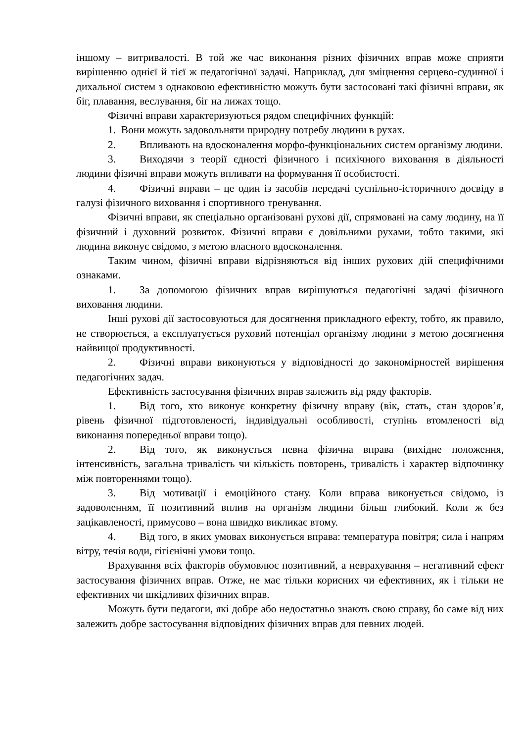іншому – витривалості. В той же час виконання різних фізичних вправ може сприяти вирішенню однієї й тієї ж педагогічної задачі. Наприклад, для зміцнення серцево-судинної і дихальної систем з однаковою ефективністю можуть бути застосовані такі фізичні вправи, як біг, плавання, веслування, біг на лижах тощо.
Фізичні вправи характеризуються рядом специфічних функцій:
1. Вони можуть задовольняти природну потребу людини в рухах.
2. Впливають на вдосконалення морфо-функціональних систем організму людини.
3. Виходячи з теорії єдності фізичного і психічного виховання в діяльності людини фізичні вправи можуть впливати на формування її особистості.
4. Фізичні вправи – це один із засобів передачі суспільно-історичного досвіду в галузі фізичного виховання і спортивного тренування.
Фізичні вправи, як спеціально організовані рухові дії, спрямовані на саму людину, на її фізичний і духовний розвиток. Фізичні вправи є довільними рухами, тобто такими, які людина виконує свідомо, з метою власного вдосконалення.
Таким чином, фізичні вправи відрізняються від інших рухових дій специфічними ознаками.
1. За допомогою фізичних вправ вирішуються педагогічні задачі фізичного виховання людини.
Інші рухові дії застосовуються для досягнення прикладного ефекту, тобто, як правило, не створюється, а експлуатується руховий потенціал організму людини з метою досягнення найвищої продуктивності.
2. Фізичні вправи виконуються у відповідності до закономірностей вирішення педагогічних задач.
Ефективність застосування фізичних вправ залежить від ряду факторів.
1. Від того, хто виконує конкретну фізичну вправу (вік, стать, стан здоров’я, рівень фізичної підготовленості, індивідуальні особливості, ступінь втомленості від виконання попередньої вправи тощо).
2. Від того, як виконується певна фізична вправа (вихідне положення, інтенсивність, загальна тривалість чи кількість повторень, тривалість і характер відпочинку між повтореннями тощо).
3. Від мотивації і емоційного стану. Коли вправа виконується свідомо, із задоволенням, її позитивний вплив на організм людини більш глибокий. Коли ж без зацікавленості, примусово – вона швидко викликає втому.
4. Від того, в яких умовах виконується вправа: температура повітря; сила і напрям вітру, течія води, гігієнічні умови тощо.
Врахування всіх факторів обумовлює позитивний, а неврахування – негативний ефект застосування фізичних вправ. Отже, не має тільки корисних чи ефективних, як і тільки не ефективних чи шкідливих фізичних вправ.
Можуть бути педагоги, які добре або недостатньо знають свою справу, бо саме від них залежить добре застосування відповідних фізичних вправ для певних людей.